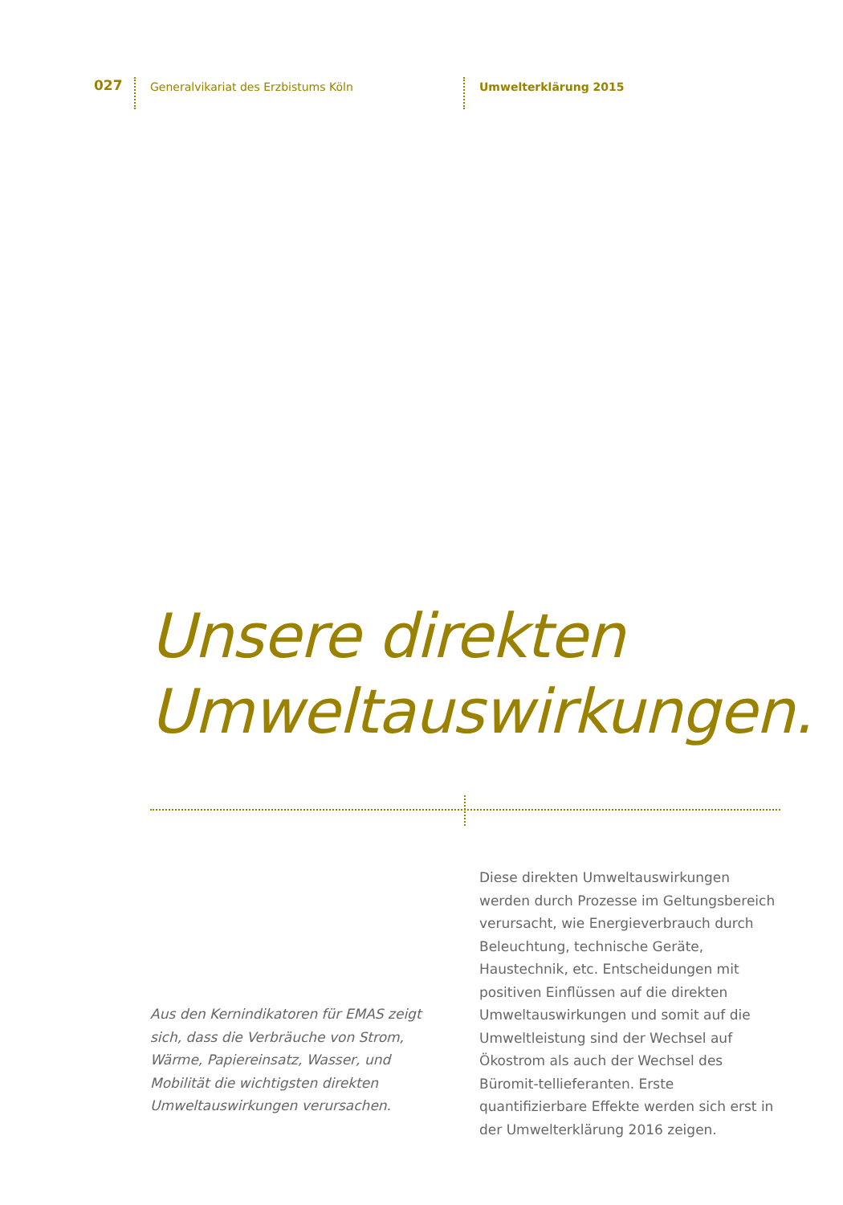027
Generalvikariat des Erzbistums Köln Umwelterklärung 2015
Unsere direkten
Umweltauswirkungen.
Aus den Kernindikatoren für EMAS zeigt sich, dass die Verbräuche von Strom, Wärme, Papiereinsatz, Wasser, und Mobilität die wichtigsten direkten Umweltauswirkungen verursachen.
Diese direkten Umweltauswirkungen werden durch Prozesse im Geltungsbereich verursacht, wie Energieverbrauch durch Beleuchtung, technische Geräte, Haustechnik, etc. Entscheidungen mit positiven Einflüssen auf die direkten Umweltauswirkungen und somit auf die Umweltleistung sind der Wechsel auf Ökostrom als auch der Wechsel des Büromit-tellieferanten. Erste quantifizierbare Effekte werden sich erst in der Umwelterklärung 2016 zeigen.